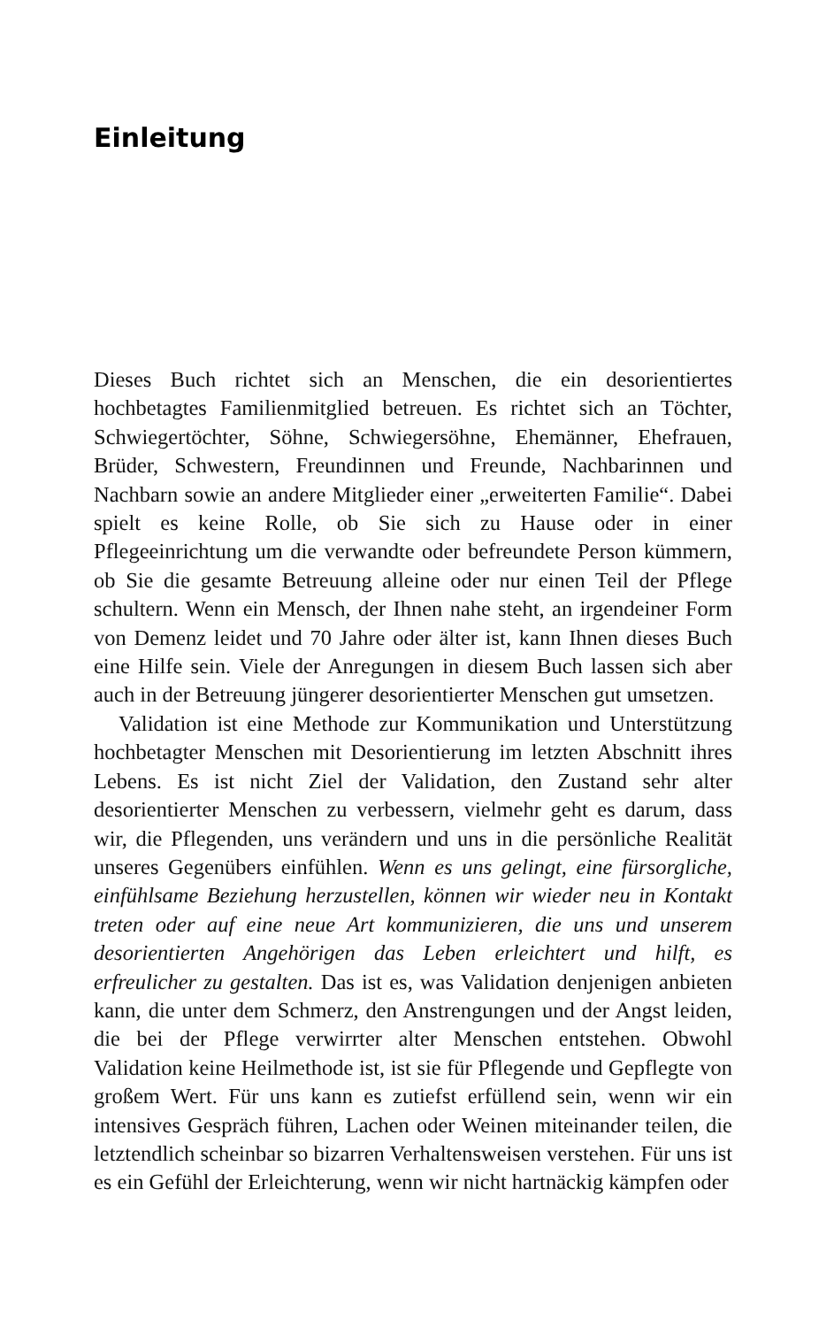Einleitung
Dieses Buch richtet sich an Menschen, die ein desorientiertes hochbetagtes Familienmitglied betreuen. Es richtet sich an Töchter, Schwiegertöchter, Söhne, Schwiegersöhne, Ehemänner, Ehefrauen, Brüder, Schwestern, Freundinnen und Freunde, Nachbarinnen und Nachbarn sowie an andere Mitglieder einer „erweiterten Familie“. Dabei spielt es keine Rolle, ob Sie sich zu Hause oder in einer Pflegeeinrichtung um die verwandte oder befreundete Person kümmern, ob Sie die gesamte Betreuung alleine oder nur einen Teil der Pflege schultern. Wenn ein Mensch, der Ihnen nahe steht, an irgendeiner Form von Demenz leidet und 70 Jahre oder älter ist, kann Ihnen dieses Buch eine Hilfe sein. Viele der Anregungen in diesem Buch lassen sich aber auch in der Betreuung jüngerer desorientierter Menschen gut umsetzen.
Validation ist eine Methode zur Kommunikation und Unterstützung hochbetagter Menschen mit Desorientierung im letzten Abschnitt ihres Lebens. Es ist nicht Ziel der Validation, den Zustand sehr alter desorientierter Menschen zu verbessern, vielmehr geht es darum, dass wir, die Pflegenden, uns verändern und uns in die persönliche Realität unseres Gegenübers einfühlen. Wenn es uns gelingt, eine fürsorgliche, einfühlsame Beziehung herzustellen, können wir wieder neu in Kontakt treten oder auf eine neue Art kommunizieren, die uns und unserem desorientierten Angehörigen das Leben erleichtert und hilft, es erfreulicher zu gestalten. Das ist es, was Validation denjenigen anbieten kann, die unter dem Schmerz, den Anstrengungen und der Angst leiden, die bei der Pflege verwirrter alter Menschen entstehen. Obwohl Validation keine Heilmethode ist, ist sie für Pflegende und Gepflegte von großem Wert. Für uns kann es zutiefst erfüllend sein, wenn wir ein intensives Gespräch führen, Lachen oder Weinen miteinander teilen, die letztendlich scheinbar so bizarren Verhaltensweisen verstehen. Für uns ist es ein Gefühl der Erleichterung, wenn wir nicht hartnäckig kämpfen oder